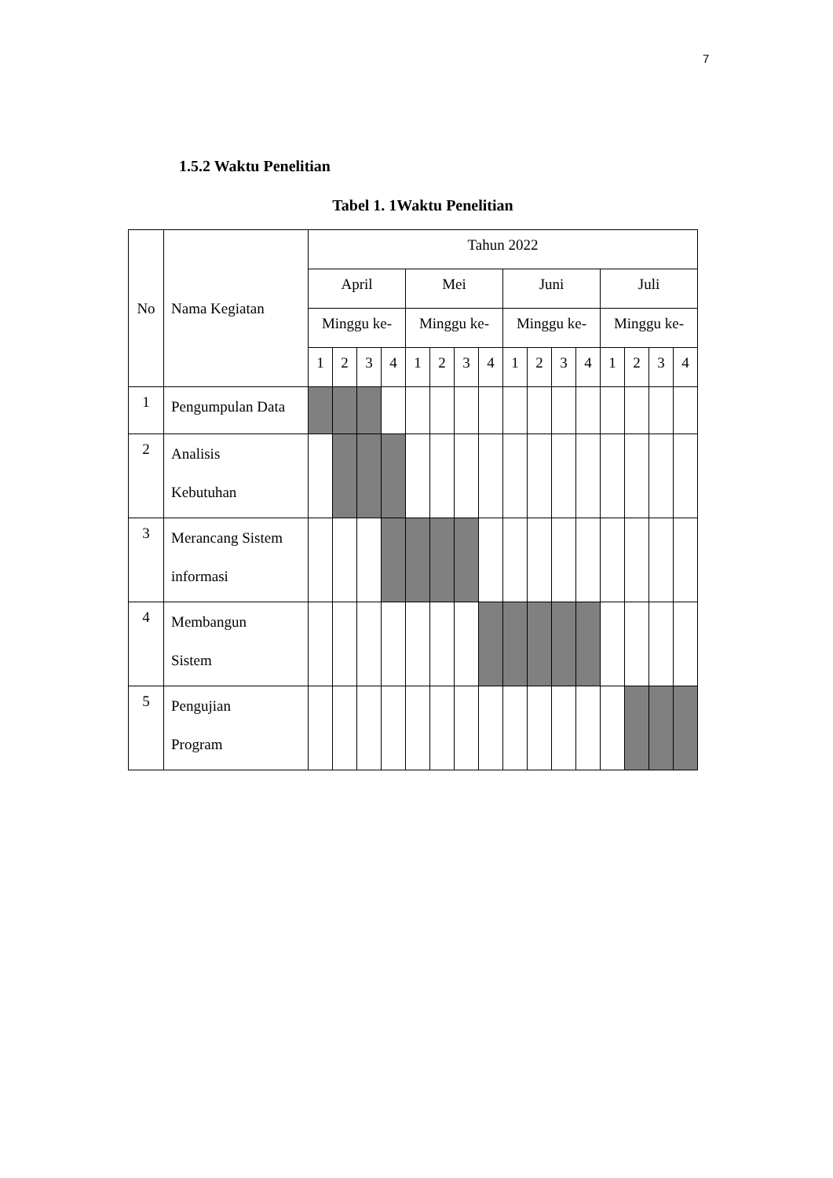7
1.5.2 Waktu Penelitian
Tabel 1. 1Waktu Penelitian
| No | Nama Kegiatan | Tahun 2022 | | | | | | | | | | | | | | | |
| --- | --- | --- | --- | --- | --- | --- | --- | --- | --- | --- | --- | --- | --- | --- | --- | --- | --- |
| | | April | | | | Mei | | | | Juni | | | | Juli | | | |
| | | Minggu ke- | | | | Minggu ke- | | | | Minggu ke- | | | | Minggu ke- | | | |
| | | 1 | 2 | 3 | 4 | 1 | 2 | 3 | 4 | 1 | 2 | 3 | 4 | 1 | 2 | 3 | 4 |
| 1 | Pengumpulan Data | | | | | | | | | | | | | | | | |
| 2 | Analisis Kebutuhan | | | | | | | | | | | | | | | | |
| 3 | Merancang Sistem informasi | | | | | | | | | | | | | | | | |
| 4 | Membangun Sistem | | | | | | | | | | | | | | | | |
| 5 | Pengujian Program | | | | | | | | | | | | | | | | |